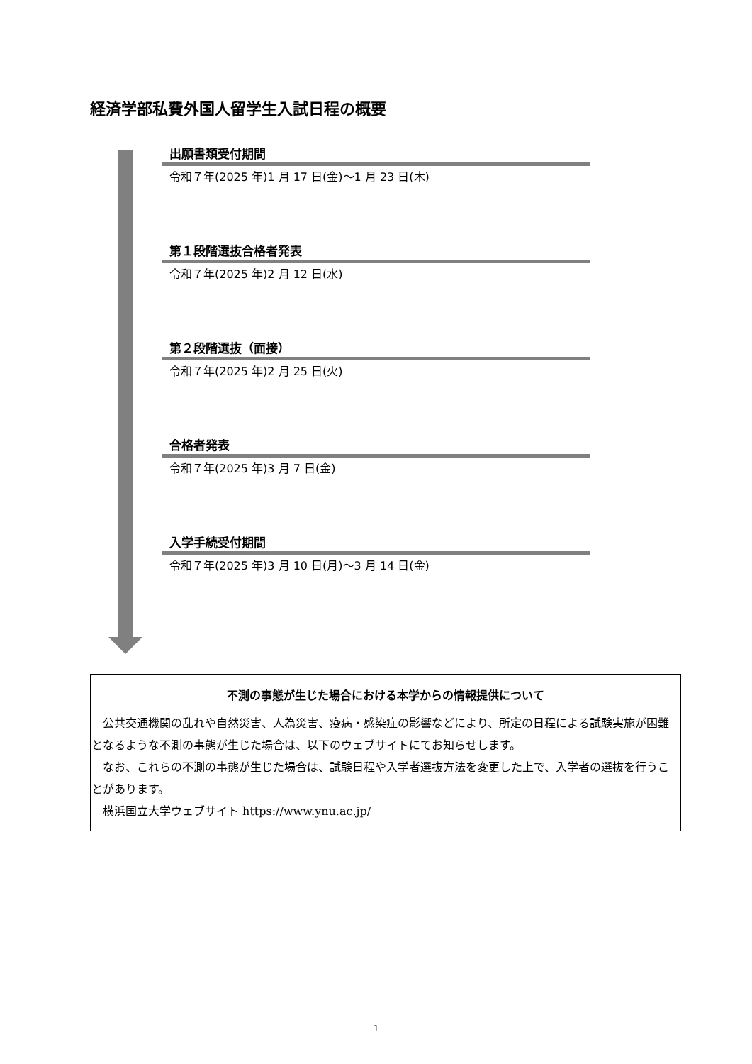経済学部私費外国人留学生入試日程の概要
出願書類受付期間
令和７年(2025 年)1 月 17 日(金)～1 月 23 日(木)
第１段階選抜合格者発表
令和７年(2025 年)2 月 12 日(水)
第２段階選抜（面接）
令和７年(2025 年)2 月 25 日(火)
合格者発表
令和７年(2025 年)3 月 7 日(金)
入学手続受付期間
令和７年(2025 年)3 月 10 日(月)～3 月 14 日(金)
不測の事態が生じた場合における本学からの情報提供について
公共交通機関の乱れや自然災害、人為災害、疫病・感染症の影響などにより、所定の日程による試験実施が困難となるような不測の事態が生じた場合は、以下のウェブサイトにてお知らせします。
なお、これらの不測の事態が生じた場合は、試験日程や入学者選抜方法を変更した上で、入学者の選抜を行うことがあります。
横浜国立大学ウェブサイト https://www.ynu.ac.jp/
1